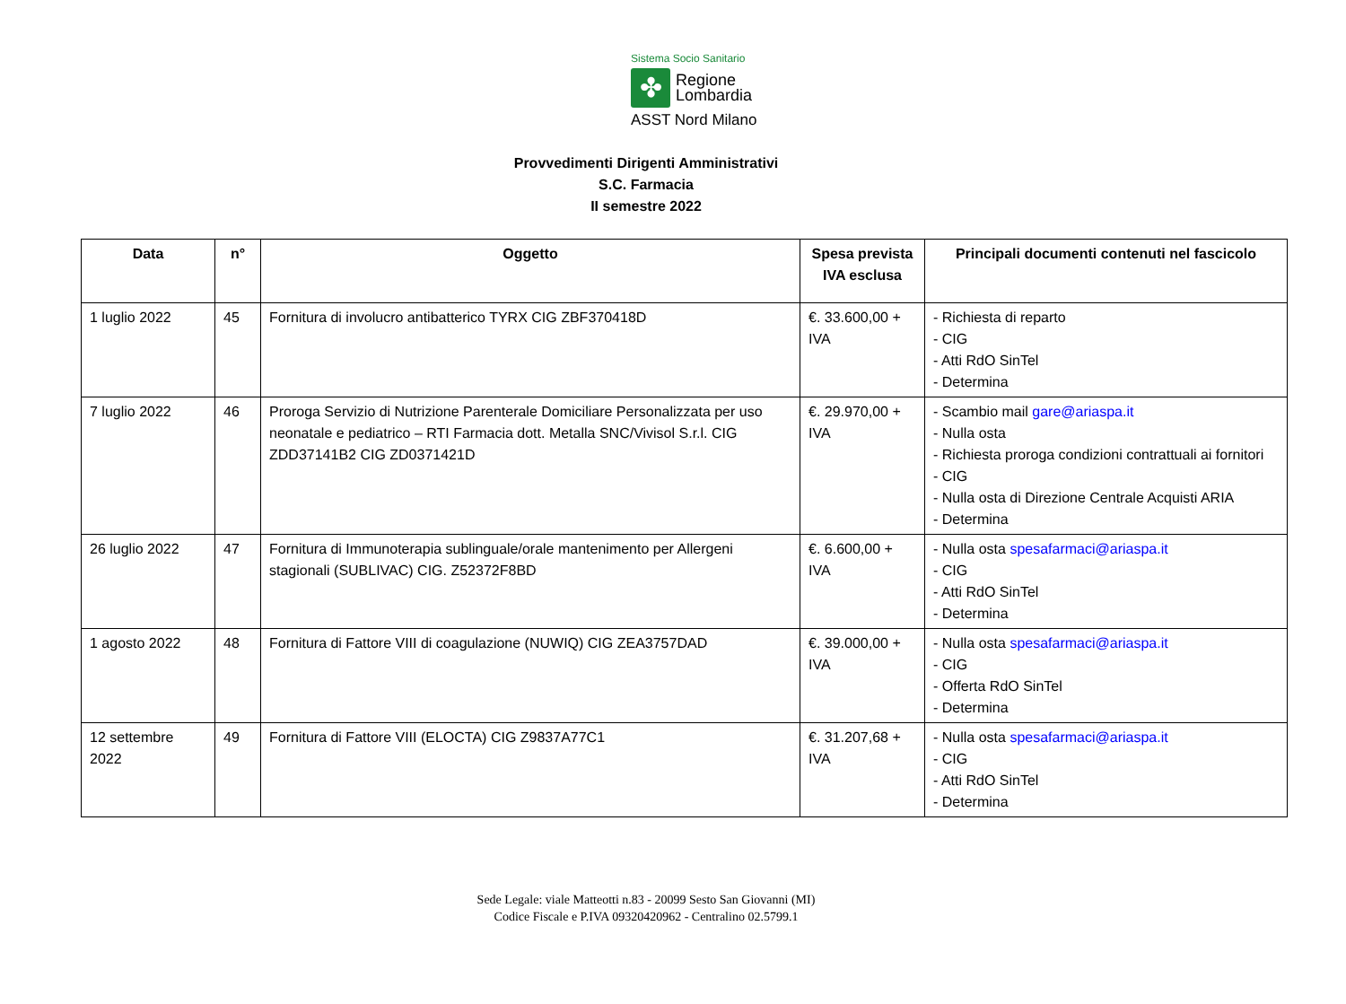Sistema Socio Sanitario
✤
Regione
Lombardia
ASST Nord Milano
Provvedimenti Dirigenti Amministrativi
S.C. Farmacia
II semestre 2022
| Data | n° | Oggetto | Spesa prevista IVA esclusa | Principali documenti contenuti nel fascicolo |
| --- | --- | --- | --- | --- |
| 1 luglio 2022 | 45 | Fornitura di involucro antibatterico TYRX CIG ZBF370418D | €. 33.600,00 + IVA | - Richiesta di reparto - CIG - Atti RdO SinTel - Determina |
| 7 luglio 2022 | 46 | Proroga Servizio di Nutrizione Parenterale Domiciliare Personalizzata per uso neonatale e pediatrico – RTI Farmacia dott. Metalla SNC/Vivisol S.r.l. CIG ZDD37141B2 CIG ZD0371421D | €. 29.970,00 + IVA | - Scambio mail gare@ariaspa.it - Nulla osta - Richiesta proroga condizioni contrattuali ai fornitori - CIG - Nulla osta di Direzione Centrale Acquisti ARIA - Determina |
| 26 luglio 2022 | 47 | Fornitura di Immunoterapia sublinguale/orale mantenimento per Allergeni stagionali (SUBLIVAC) CIG. Z52372F8BD | €. 6.600,00 + IVA | - Nulla osta spesafarmaci@ariaspa.it - CIG - Atti RdO SinTel - Determina |
| 1 agosto 2022 | 48 | Fornitura di Fattore VIII di coagulazione (NUWIQ) CIG ZEA3757DAD | €. 39.000,00 + IVA | - Nulla osta spesafarmaci@ariaspa.it - CIG - Offerta RdO SinTel - Determina |
| 12 settembre 2022 | 49 | Fornitura di Fattore VIII (ELOCTA) CIG Z9837A77C1 | €. 31.207,68 + IVA | - Nulla osta spesafarmaci@ariaspa.it - CIG - Atti RdO SinTel - Determina |
Sede Legale: viale Matteotti n.83 - 20099 Sesto San Giovanni (MI)
Codice Fiscale e P.IVA 09320420962 - Centralino 02.5799.1